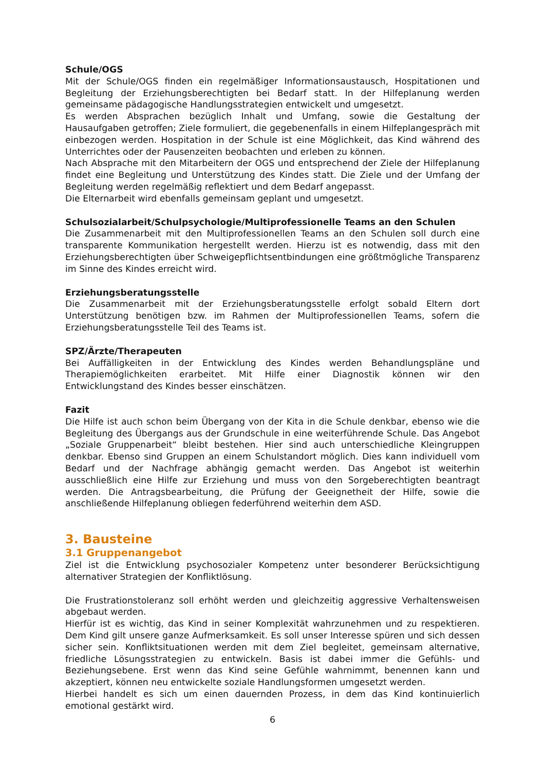Schule/OGS
Mit der Schule/OGS finden ein regelmäßiger Informationsaustausch, Hospitationen und Begleitung der Erziehungsberechtigten bei Bedarf statt. In der Hilfeplanung werden gemeinsame pädagogische Handlungsstrategien entwickelt und umgesetzt.
Es werden Absprachen bezüglich Inhalt und Umfang, sowie die Gestaltung der Hausaufgaben getroffen; Ziele formuliert, die gegebenenfalls in einem Hilfeplangespräch mit einbezogen werden. Hospitation in der Schule ist eine Möglichkeit, das Kind während des Unterrichtes oder der Pausenzeiten beobachten und erleben zu können.
Nach Absprache mit den Mitarbeitern der OGS und entsprechend der Ziele der Hilfeplanung findet eine Begleitung und Unterstützung des Kindes statt. Die Ziele und der Umfang der Begleitung werden regelmäßig reflektiert und dem Bedarf angepasst.
Die Elternarbeit wird ebenfalls gemeinsam geplant und umgesetzt.
Schulsozialarbeit/Schulpsychologie/Multiprofessionelle Teams an den Schulen
Die Zusammenarbeit mit den Multiprofessionellen Teams an den Schulen soll durch eine transparente Kommunikation hergestellt werden. Hierzu ist es notwendig, dass mit den Erziehungsberechtigten über Schweigepflichtsentbindungen eine größtmögliche Transparenz im Sinne des Kindes erreicht wird.
Erziehungsberatungsstelle
Die Zusammenarbeit mit der Erziehungsberatungsstelle erfolgt sobald Eltern dort Unterstützung benötigen bzw. im Rahmen der Multiprofessionellen Teams, sofern die Erziehungsberatungsstelle Teil des Teams ist.
SPZ/Ärzte/Therapeuten
Bei Auffälligkeiten in der Entwicklung des Kindes werden Behandlungspläne und Therapiemöglichkeiten erarbeitet. Mit Hilfe einer Diagnostik können wir den Entwicklungstand des Kindes besser einschätzen.
Fazit
Die Hilfe ist auch schon beim Übergang von der Kita in die Schule denkbar, ebenso wie die Begleitung des Übergangs aus der Grundschule in eine weiterführende Schule. Das Angebot „Soziale Gruppenarbeit“ bleibt bestehen. Hier sind auch unterschiedliche Kleingruppen denkbar. Ebenso sind Gruppen an einem Schulstandort möglich. Dies kann individuell vom Bedarf und der Nachfrage abhängig gemacht werden. Das Angebot ist weiterhin ausschließlich eine Hilfe zur Erziehung und muss von den Sorgeberechtigten beantragt werden. Die Antragsbearbeitung, die Prüfung der Geeignetheit der Hilfe, sowie die anschließende Hilfeplanung obliegen federführend weiterhin dem ASD.
3. Bausteine
3.1 Gruppenangebot
Ziel ist die Entwicklung psychosozialer Kompetenz unter besonderer Berücksichtigung alternativer Strategien der Konfliktlösung.
Die Frustrationstoleranz soll erhöht werden und gleichzeitig aggressive Verhaltensweisen abgebaut werden.
Hierfür ist es wichtig, das Kind in seiner Komplexität wahrzunehmen und zu respektieren. Dem Kind gilt unsere ganze Aufmerksamkeit. Es soll unser Interesse spüren und sich dessen sicher sein. Konfliktsituationen werden mit dem Ziel begleitet, gemeinsam alternative, friedliche Lösungsstrategien zu entwickeln. Basis ist dabei immer die Gefühls- und Beziehungsebene. Erst wenn das Kind seine Gefühle wahrnimmt, benennen kann und akzeptiert, können neu entwickelte soziale Handlungsformen umgesetzt werden.
Hierbei handelt es sich um einen dauernden Prozess, in dem das Kind kontinuierlich emotional gestärkt wird.
6